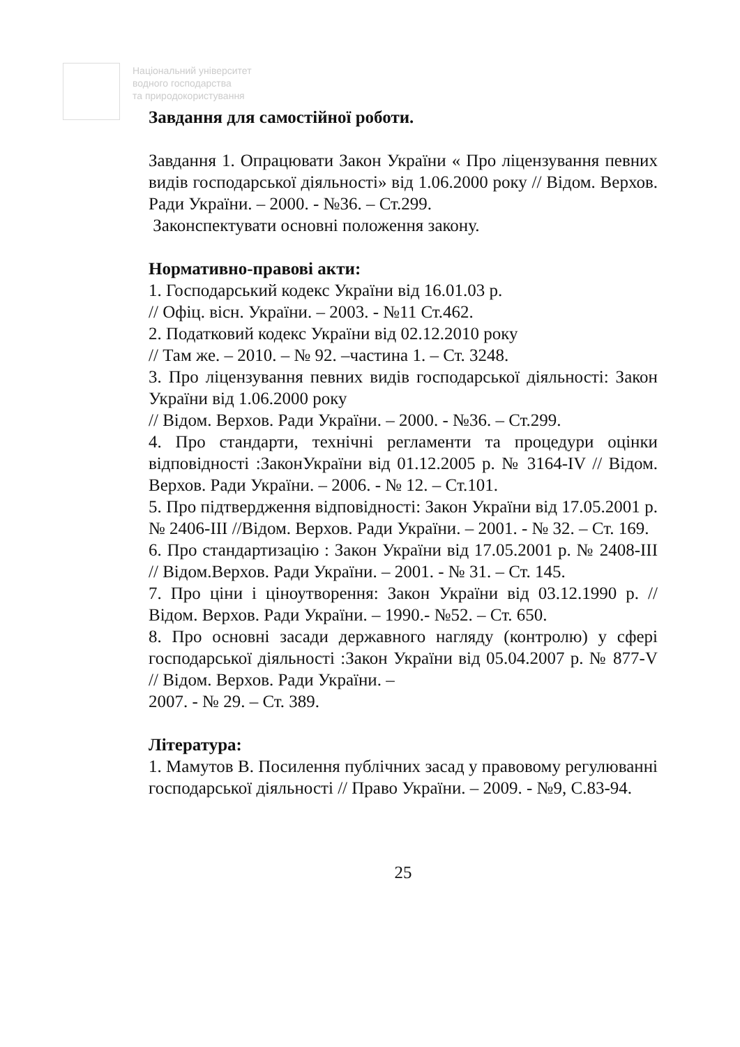Національний університет
водного господарства
та природокористування
Завдання для самостійної роботи.
Завдання 1. Опрацювати Закон України « Про ліцензування певних видів господарської діяльності» від 1.06.2000 року // Відом. Верхов. Ради України. – 2000. - №36. – Ст.299.
Законспектувати основні положення закону.
Нормативно-правові акти:
1. Господарський кодекс України від 16.01.03 р.
// Офіц. вісн. України. – 2003. - №11 Ст.462.
2. Податковий кодекс України від 02.12.2010 року
// Там же. – 2010. – № 92. –частина 1. – Ст. 3248.
3. Про ліцензування певних видів господарської діяльності: Закон України від 1.06.2000 року
// Відом. Верхов. Ради України. – 2000. - №36. – Ст.299.
4. Про стандарти, технічні регламенти та процедури оцінки відповідності :ЗаконУкраїни від 01.12.2005 р. № 3164-IV // Відом. Верхов. Ради України. – 2006. - № 12. – Ст.101.
5. Про підтвердження відповідності: Закон України від 17.05.2001 р. № 2406-III //Відом. Верхов. Ради України. – 2001. - № 32. – Ст. 169.
6. Про стандартизацію : Закон України від 17.05.2001 р. № 2408-III // Відом.Верхов. Ради України. – 2001. - № 31. – Ст. 145.
7. Про ціни і ціноутворення: Закон України від 03.12.1990 р. // Відом. Верхов. Ради України. – 1990.- №52. – Ст. 650.
8. Про основні засади державного нагляду (контролю) у сфері господарської діяльності :Закон України від 05.04.2007 р. № 877-V // Відом. Верхов. Ради України. –
2007. - № 29. – Ст. 389.
Література:
1. Мамутов В. Посилення публічних засад у правовому регулюванні господарської діяльності // Право України. – 2009. - №9, С.83-94.
25